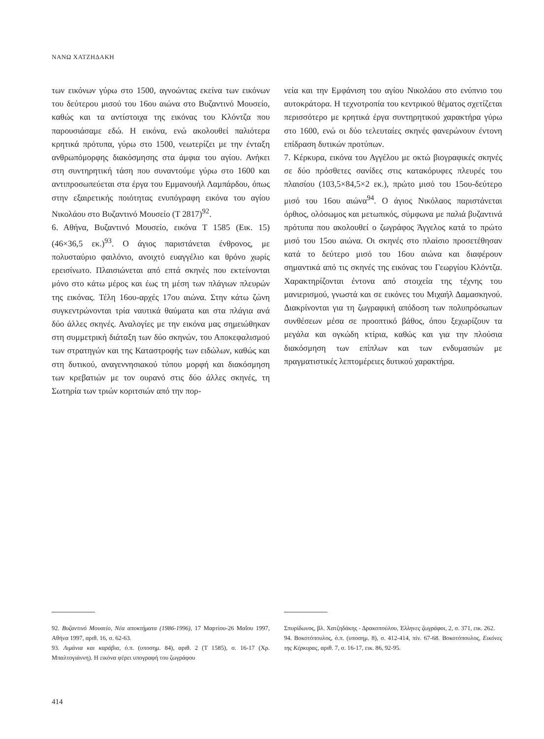ΝΑΝΩ ΧΑΤΖΗΔΑΚΗ
των εικόνων γύρω στο 1500, αγνοώντας εκείνα των εικόνων του δεύτερου μισού του 16ου αιώνα στο Βυζαντινό Μουσείο, καθώς και τα αντίστοιχα της εικόνας του Κλόντζα που παρουσιάσαμε εδώ. Η εικόνα, ενώ ακολουθεί παλιότερα κρητικά πρότυπα, γύρω στο 1500, νεωτερίζει με την ένταξη ανθρωπόμορφης διακόσμησης στα άμφια του αγίου. Ανήκει στη συντηρητική τάση που συναντούμε γύρω στο 1600 και αντιπροσωπεύεται στα έργα του Εμμανουήλ Λαμπάρδου, όπως στην εξαιρετικής ποιότητας ενυπόγραφη εικόνα του αγίου Νικολάου στο Βυζαντινό Μουσείο (Τ 2817)<sup>92</sup>.
6. Αθήνα, Βυζαντινό Μουσείο, εικόνα Τ 1585 (Εικ. 15) (46×36,5 εκ.)<sup>93</sup>. Ο άγιος παριστάνεται ένθρονος, με πολυσταύριο φαιλόνιο, ανοιχτό ευαγγέλιο και θρόνο χωρίς ερεισίνωτο. Πλαισιώνεται από επτά σκηνές που εκτείνονται μόνο στο κάτω μέρος και έως τη μέση των πλάγιων πλευρών της εικόνας. Τέλη 16ου-αρχές 17ου αιώνα. Στην κάτω ζώνη συγκεντρώνονται τρία ναυτικά θαύματα και στα πλάγια ανά δύο άλλες σκηνές. Αναλογίες με την εικόνα μας σημειώθηκαν στη συμμετρική διάταξη των δύο σκηνών, του Αποκεφαλισμού των στρατηγών και της Καταστροφής των ειδώλων, καθώς και στη δυτικού, αναγεννησιακού τύπου μορφή και διακόσμηση των κρεβατιών με τον ουρανό στις δύο άλλες σκηνές, τη Σωτηρία των τριών κοριτσιών από την πορ-
νεία και την Εμφάνιση του αγίου Νικολάου στο ενύπνιο του αυτοκράτορα. Η τεχνοτροπία του κεντρικού θέματος σχετίζεται περισσότερο με κρητικά έργα συντηρητικού χαρακτήρα γύρω στο 1600, ενώ οι δύο τελευταίες σκηνές φανερώνουν έντονη επίδραση δυτικών προτύπων.
7. Κέρκυρα, εικόνα του Αγγέλου με οκτώ βιογραφικές σκηνές σε δύο πρόσθετες σανίδες στις κατακόρυφες πλευρές του πλαισίου (103,5×84,5×2 εκ.), πρώτο μισό του 15ου-δεύτερο μισό του 16ου αιώνα<sup>94</sup>. Ο άγιος Νικόλαος παριστάνεται όρθιος, ολόσωμος και μετωπικός, σύμφωνα με παλιά βυζαντινά πρότυπα που ακολουθεί ο ζωγράφος Άγγελος κατά το πρώτο μισό του 15ου αιώνα. Οι σκηνές στο πλαίσιο προσετέθησαν κατά το δεύτερο μισό του 16ου αιώνα και διαφέρουν σημαντικά από τις σκηνές της εικόνας του Γεωργίου Κλόντζα. Χαρακτηρίζονται έντονα από στοιχεία της τέχνης του μανιερισμού, γνωστά και σε εικόνες του Μιχαήλ Δαμασκηνού. Διακρίνονται για τη ζωγραφική απόδοση των πολυπρόσωπων συνθέσεων μέσα σε προοπτικό βάθος, όπου ξεχωρίζουν τα μεγάλα και ογκώδη κτίρια, καθώς και για την πλούσια διακόσμηση των επίπλων και των ενδυμασιών με πραγματιστικές λεπτομέρειες δυτικού χαρακτήρα.
92. Βυζαντινό Μουσείο, Νέα αποκτήματα (1986-1996), 17 Μαρτίου-26 Μαΐου 1997, Αθήνα 1997, αριθ. 16, σ. 62-63.
93. Λιμάνια και καράβια, ό.π. (υποσημ. 84), αριθ. 2 (Τ 1585), σ. 16-17 (Χρ. Μπαλτογιάννη). Η εικόνα φέρει υπογραφή του ζωγράφου
Σπυρίδωνος, βλ. Χατζηδάκης - Δρακοπούλου, Έλληνες ζωγράφοι, 2, σ. 371, εικ. 262.
94. Βοκοτόπουλος, ό.π. (υποσημ. 8), σ. 412-414, πίν. 67-68. Βοκοτόπουλος, Εικόνες της Κέρκυρας, αριθ. 7, σ. 16-17, εικ. 86, 92-95.
414